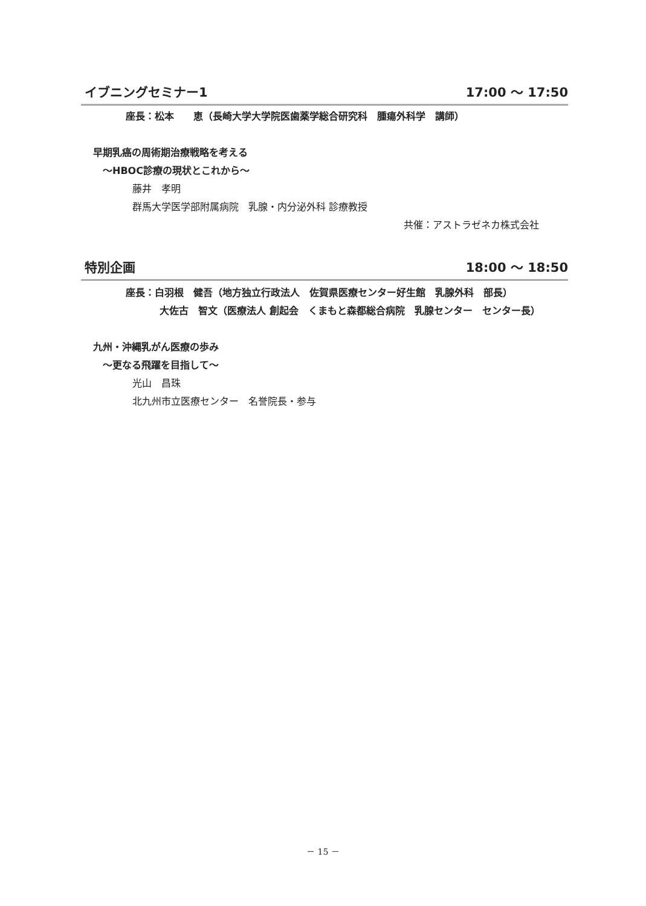イブニングセミナー1 17:00 ～ 17:50
座長：松本　　恵（長崎大学大学院医歯薬学総合研究科　腫瘍外科学　講師）
早期乳癌の周術期治療戦略を考える
～HBOC診療の現状とこれから～
藤井　孝明
群馬大学医学部附属病院　乳腺・内分泌外科 診療教授
共催：アストラゼネカ株式会社
特別企画 18:00 ～ 18:50
座長：白羽根　健吾（地方独立行政法人　佐賀県医療センター好生館　乳腺外科　部長）
大佐古　智文（医療法人 創起会　くまもと森都総合病院　乳腺センター　センター長）
九州・沖縄乳がん医療の歩み
～更なる飛躍を目指して～
光山　昌珠
北九州市立医療センター　名誉院長・参与
－ 15 －